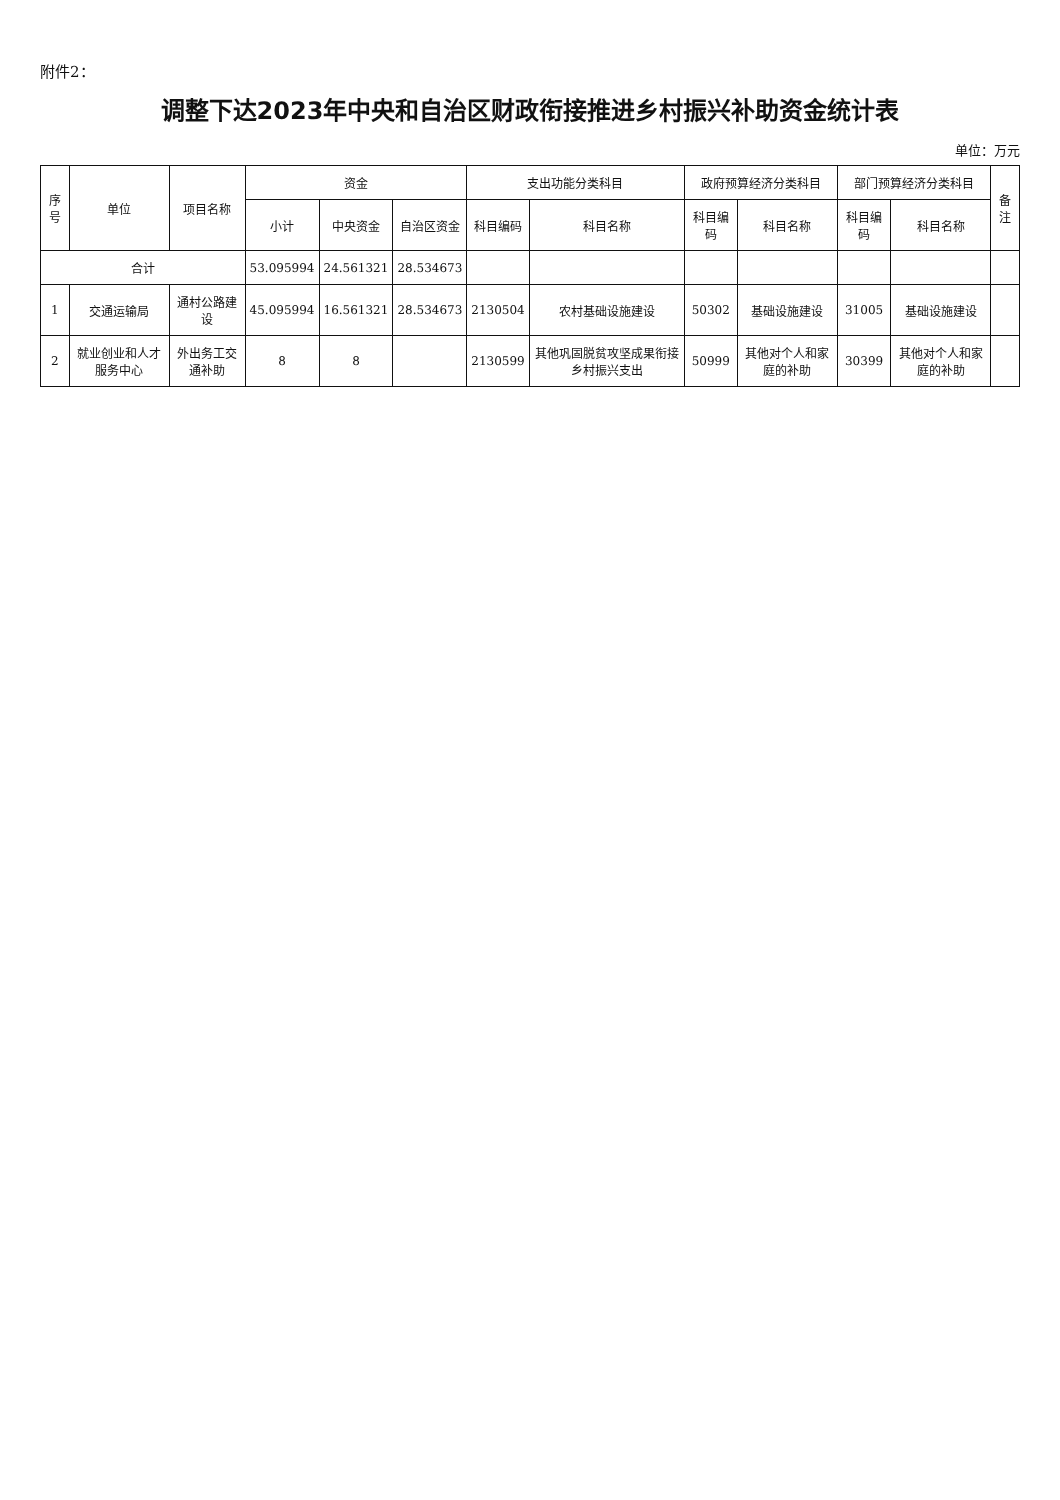附件2：
调整下达2023年中央和自治区财政衔接推进乡村振兴补助资金统计表
单位：万元
| 序号 | 单位 | 项目名称 | 资金 | | | 支出功能分类科目 | | 政府预算经济分类科目 | | 部门预算经济分类科目 | | 备注 |
| --- | --- | --- | --- | --- | --- | --- | --- | --- | --- | --- | --- | --- |
| | | | 小计 | 中央资金 | 自治区资金 | 科目编码 | 科目名称 | 科目编码 | 科目名称 | 科目编码 | 科目名称 | |
| 合计 | | | 53.095994 | 24.561321 | 28.534673 | | | | | | | |
| 1 | 交通运输局 | 通村公路建设 | 45.095994 | 16.561321 | 28.534673 | 2130504 | 农村基础设施建设 | 50302 | 基础设施建设 | 31005 | 基础设施建设 | |
| 2 | 就业创业和人才服务中心 | 外出务工交通补助 | 8 | 8 | | 2130599 | 其他巩固脱贫攻坚成果衔接乡村振兴支出 | 50999 | 其他对个人和家庭的补助 | 30399 | 其他对个人和家庭的补助 | |